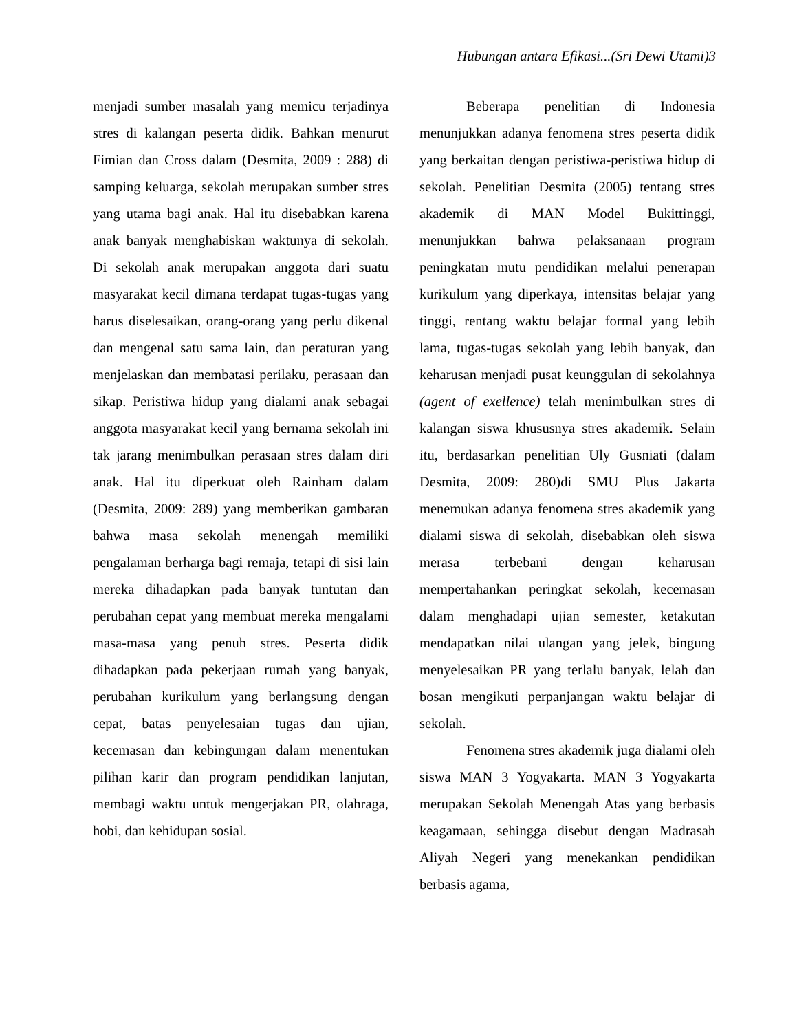Hubungan antara Efikasi...(Sri Dewi Utami)3
menjadi sumber masalah yang memicu terjadinya stres di kalangan peserta didik. Bahkan menurut Fimian dan Cross dalam (Desmita, 2009 : 288) di samping keluarga, sekolah merupakan sumber stres yang utama bagi anak. Hal itu disebabkan karena anak banyak menghabiskan waktunya di sekolah. Di sekolah anak merupakan anggota dari suatu masyarakat kecil dimana terdapat tugas-tugas yang harus diselesaikan, orang-orang yang perlu dikenal dan mengenal satu sama lain, dan peraturan yang menjelaskan dan membatasi perilaku, perasaan dan sikap. Peristiwa hidup yang dialami anak sebagai anggota masyarakat kecil yang bernama sekolah ini tak jarang menimbulkan perasaan stres dalam diri anak. Hal itu diperkuat oleh Rainham dalam (Desmita, 2009: 289) yang memberikan gambaran bahwa masa sekolah menengah memiliki pengalaman berharga bagi remaja, tetapi di sisi lain mereka dihadapkan pada banyak tuntutan dan perubahan cepat yang membuat mereka mengalami masa-masa yang penuh stres. Peserta didik dihadapkan pada pekerjaan rumah yang banyak, perubahan kurikulum yang berlangsung dengan cepat, batas penyelesaian tugas dan ujian, kecemasan dan kebingungan dalam menentukan pilihan karir dan program pendidikan lanjutan, membagi waktu untuk mengerjakan PR, olahraga, hobi, dan kehidupan sosial.
Beberapa penelitian di Indonesia menunjukkan adanya fenomena stres peserta didik yang berkaitan dengan peristiwa-peristiwa hidup di sekolah. Penelitian Desmita (2005) tentang stres akademik di MAN Model Bukittinggi, menunjukkan bahwa pelaksanaan program peningkatan mutu pendidikan melalui penerapan kurikulum yang diperkaya, intensitas belajar yang tinggi, rentang waktu belajar formal yang lebih lama, tugas-tugas sekolah yang lebih banyak, dan keharusan menjadi pusat keunggulan di sekolahnya (agent of exellence) telah menimbulkan stres di kalangan siswa khususnya stres akademik. Selain itu, berdasarkan penelitian Uly Gusniati (dalam Desmita, 2009: 280)di SMU Plus Jakarta menemukan adanya fenomena stres akademik yang dialami siswa di sekolah, disebabkan oleh siswa merasa terbebani dengan keharusan mempertahankan peringkat sekolah, kecemasan dalam menghadapi ujian semester, ketakutan mendapatkan nilai ulangan yang jelek, bingung menyelesaikan PR yang terlalu banyak, lelah dan bosan mengikuti perpanjangan waktu belajar di sekolah.
Fenomena stres akademik juga dialami oleh siswa MAN 3 Yogyakarta. MAN 3 Yogyakarta merupakan Sekolah Menengah Atas yang berbasis keagamaan, sehingga disebut dengan Madrasah Aliyah Negeri yang menekankan pendidikan berbasis agama,